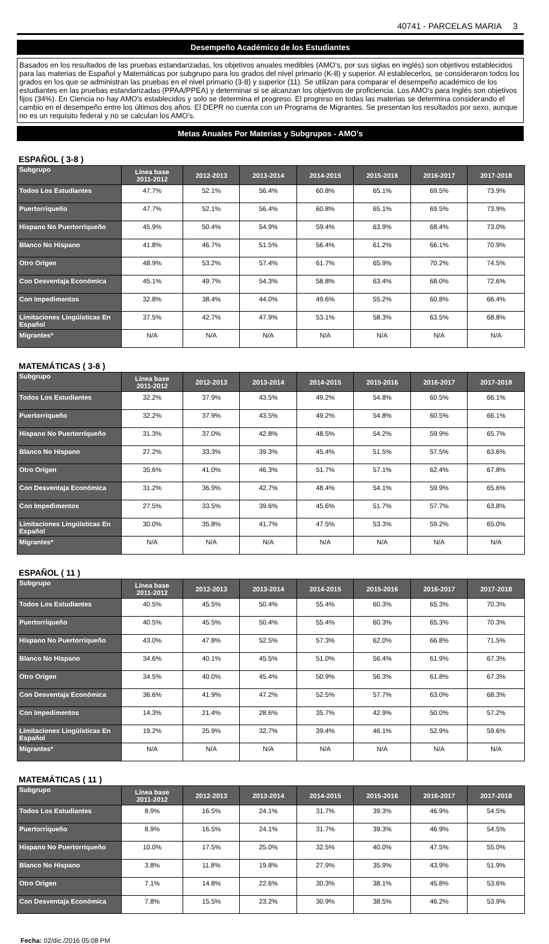40741 - PARCELAS MARIA 3
Desempeño Académico de los Estudiantes
Basados en los resultados de las pruebas estandarizadas, los objetivos anuales medibles (AMO's, por sus siglas en inglés) son objetivos establecidos para las materias de Español y Matemáticas por subgrupo para los grados del nivel primario (K-8) y superior. Al establecerlos, se consideraron todos los grados en los que se administran las pruebas en el nivel primario (3-8) y superior (11). Se utilizan para comparar el desempeño académico de los estudiantes en las pruebas estandarizadas (PPAA/PPEA) y determinar si se alcanzan los objetivos de proficiencia. Los AMO's para Inglés son objetivos fijos (34%). En Ciencia no hay AMO's establecidos y solo se determina el progreso. El progreso en todas las materias se determina considerando el cambio en el desempeño entre los últimos dos años. El DEPR no cuenta con un Programa de Migrantes. Se presentan los resultados por sexo, aunque no es un requisito federal y no se calculan los AMO’s.
Metas Anuales Por Materias y Subgrupos - AMO's
ESPAÑOL ( 3-8 )
| Subgrupo | Línea base 2011-2012 | 2012-2013 | 2013-2014 | 2014-2015 | 2015-2016 | 2016-2017 | 2017-2018 |
| --- | --- | --- | --- | --- | --- | --- | --- |
| Todos Los Estudiantes | 47.7% | 52.1% | 56.4% | 60.8% | 65.1% | 69.5% | 73.9% |
| Puertorriqueño | 47.7% | 52.1% | 56.4% | 60.8% | 65.1% | 69.5% | 73.9% |
| Hispano No Puertorriqueño | 45.9% | 50.4% | 54.9% | 59.4% | 63.9% | 68.4% | 73.0% |
| Blanco No Hispano | 41.8% | 46.7% | 51.5% | 56.4% | 61.2% | 66.1% | 70.9% |
| Otro Origen | 48.9% | 53.2% | 57.4% | 61.7% | 65.9% | 70.2% | 74.5% |
| Con Desventaja Económica | 45.1% | 49.7% | 54.3% | 58.8% | 63.4% | 68.0% | 72.6% |
| Con Impedimentos | 32.8% | 38.4% | 44.0% | 49.6% | 55.2% | 60.8% | 66.4% |
| Limitaciones Lingüísticas En Español | 37.5% | 42.7% | 47.9% | 53.1% | 58.3% | 63.5% | 68.8% |
| Migrantes* | N/A | N/A | N/A | N/A | N/A | N/A | N/A |
MATEMÁTICAS ( 3-8 )
| Subgrupo | Línea base 2011-2012 | 2012-2013 | 2013-2014 | 2014-2015 | 2015-2016 | 2016-2017 | 2017-2018 |
| --- | --- | --- | --- | --- | --- | --- | --- |
| Todos Los Estudiantes | 32.2% | 37.9% | 43.5% | 49.2% | 54.8% | 60.5% | 66.1% |
| Puertorriqueño | 32.2% | 37.9% | 43.5% | 49.2% | 54.8% | 60.5% | 66.1% |
| Hispano No Puertorriqueño | 31.3% | 37.0% | 42.8% | 48.5% | 54.2% | 59.9% | 65.7% |
| Blanco No Hispano | 27.2% | 33.3% | 39.3% | 45.4% | 51.5% | 57.5% | 63.6% |
| Otro Origen | 35.6% | 41.0% | 46.3% | 51.7% | 57.1% | 62.4% | 67.8% |
| Con Desventaja Económica | 31.2% | 36.9% | 42.7% | 48.4% | 54.1% | 59.9% | 65.6% |
| Con Impedimentos | 27.5% | 33.5% | 39.6% | 45.6% | 51.7% | 57.7% | 63.8% |
| Limitaciones Lingüísticas En Español | 30.0% | 35.8% | 41.7% | 47.5% | 53.3% | 59.2% | 65.0% |
| Migrantes* | N/A | N/A | N/A | N/A | N/A | N/A | N/A |
ESPAÑOL ( 11 )
| Subgrupo | Línea base 2011-2012 | 2012-2013 | 2013-2014 | 2014-2015 | 2015-2016 | 2016-2017 | 2017-2018 |
| --- | --- | --- | --- | --- | --- | --- | --- |
| Todos Los Estudiantes | 40.5% | 45.5% | 50.4% | 55.4% | 60.3% | 65.3% | 70.3% |
| Puertorriqueño | 40.5% | 45.5% | 50.4% | 55.4% | 60.3% | 65.3% | 70.3% |
| Hispano No Puertorriqueño | 43.0% | 47.8% | 52.5% | 57.3% | 62.0% | 66.8% | 71.5% |
| Blanco No Hispano | 34.6% | 40.1% | 45.5% | 51.0% | 56.4% | 61.9% | 67.3% |
| Otro Origen | 34.5% | 40.0% | 45.4% | 50.9% | 56.3% | 61.8% | 67.3% |
| Con Desventaja Económica | 36.6% | 41.9% | 47.2% | 52.5% | 57.7% | 63.0% | 68.3% |
| Con Impedimentos | 14.3% | 21.4% | 28.6% | 35.7% | 42.9% | 50.0% | 57.2% |
| Limitaciones Lingüísticas En Español | 19.2% | 25.9% | 32.7% | 39.4% | 46.1% | 52.9% | 59.6% |
| Migrantes* | N/A | N/A | N/A | N/A | N/A | N/A | N/A |
MATEMÁTICAS ( 11 )
| Subgrupo | Línea base 2011-2012 | 2012-2013 | 2013-2014 | 2014-2015 | 2015-2016 | 2016-2017 | 2017-2018 |
| --- | --- | --- | --- | --- | --- | --- | --- |
| Todos Los Estudiantes | 8.9% | 16.5% | 24.1% | 31.7% | 39.3% | 46.9% | 54.5% |
| Puertorriqueño | 8.9% | 16.5% | 24.1% | 31.7% | 39.3% | 46.9% | 54.5% |
| Hispano No Puertorriqueño | 10.0% | 17.5% | 25.0% | 32.5% | 40.0% | 47.5% | 55.0% |
| Blanco No Hispano | 3.8% | 11.8% | 19.8% | 27.9% | 35.9% | 43.9% | 51.9% |
| Otro Origen | 7.1% | 14.8% | 22.6% | 30.3% | 38.1% | 45.8% | 53.6% |
| Con Desventaja Económica | 7.8% | 15.5% | 23.2% | 30.9% | 38.5% | 46.2% | 53.9% |
Fecha: 02/dic./2016 05:08 PM